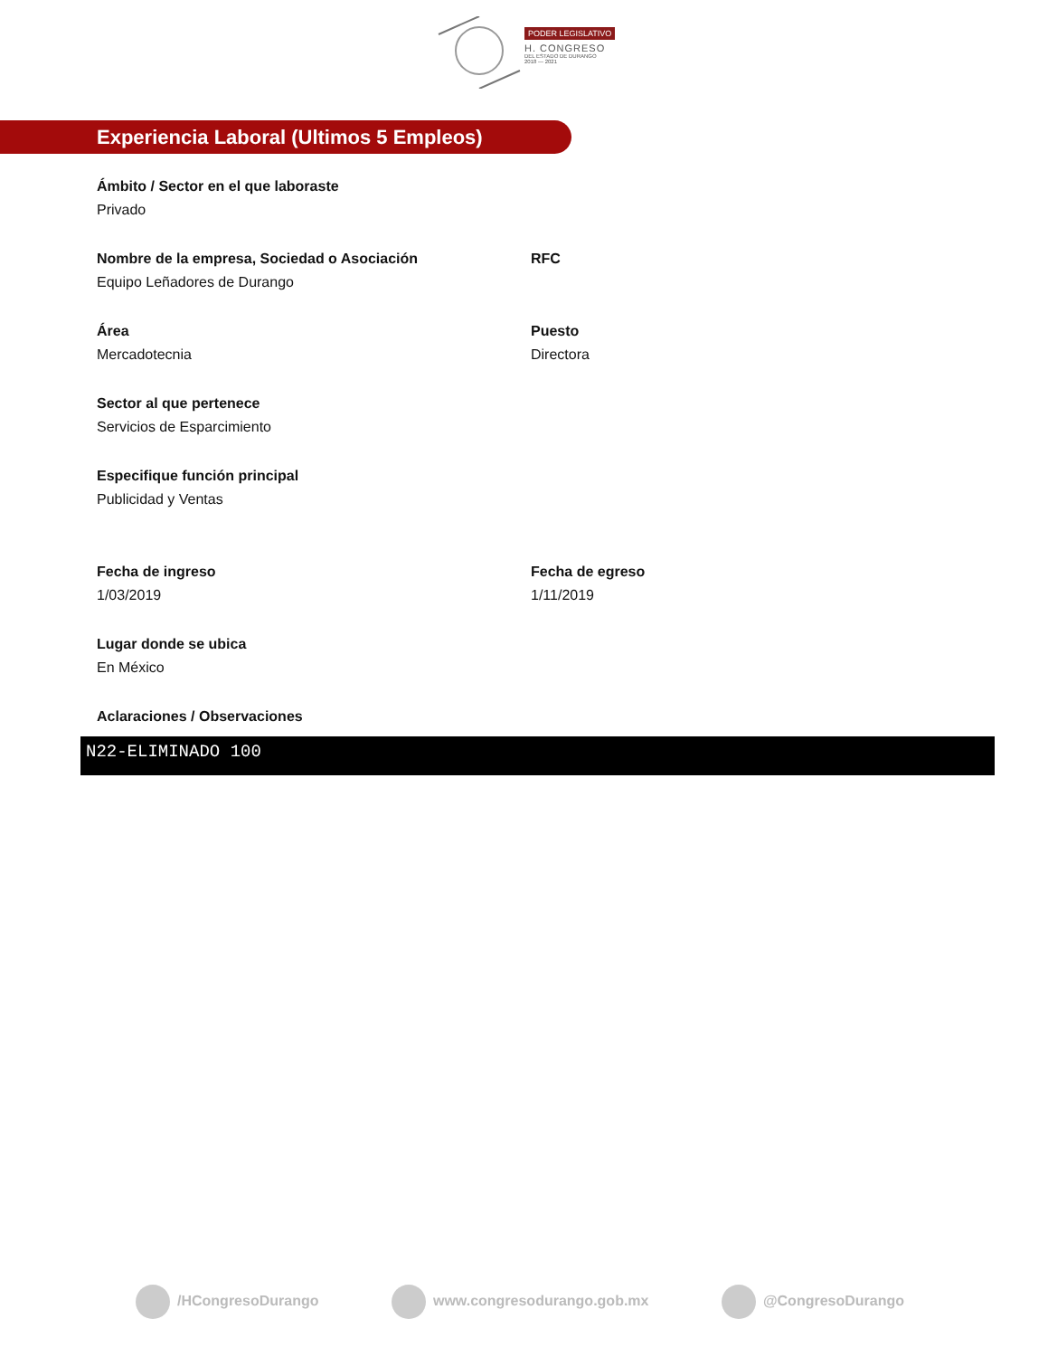PODER LEGISLATIVO
H. CONGRESO
DEL ESTADO DE DURANGO
2018 — 2021
Experiencia Laboral (Ultimos 5 Empleos)
Ámbito / Sector en el que laboraste
Privado
Nombre de la empresa, Sociedad o Asociación
Equipo Leñadores de Durango
RFC
Área
Mercadotecnia
Puesto
Directora
Sector al que pertenece
Servicios de Esparcimiento
Especifique función principal
Publicidad y Ventas
Fecha de ingreso
1/03/2019
Fecha de egreso
1/11/2019
Lugar donde se ubica
En México
Aclaraciones / Observaciones
N22-ELIMINADO 100
/HCongresoDurango www.congresodurango.gob.mx @CongresoDurango